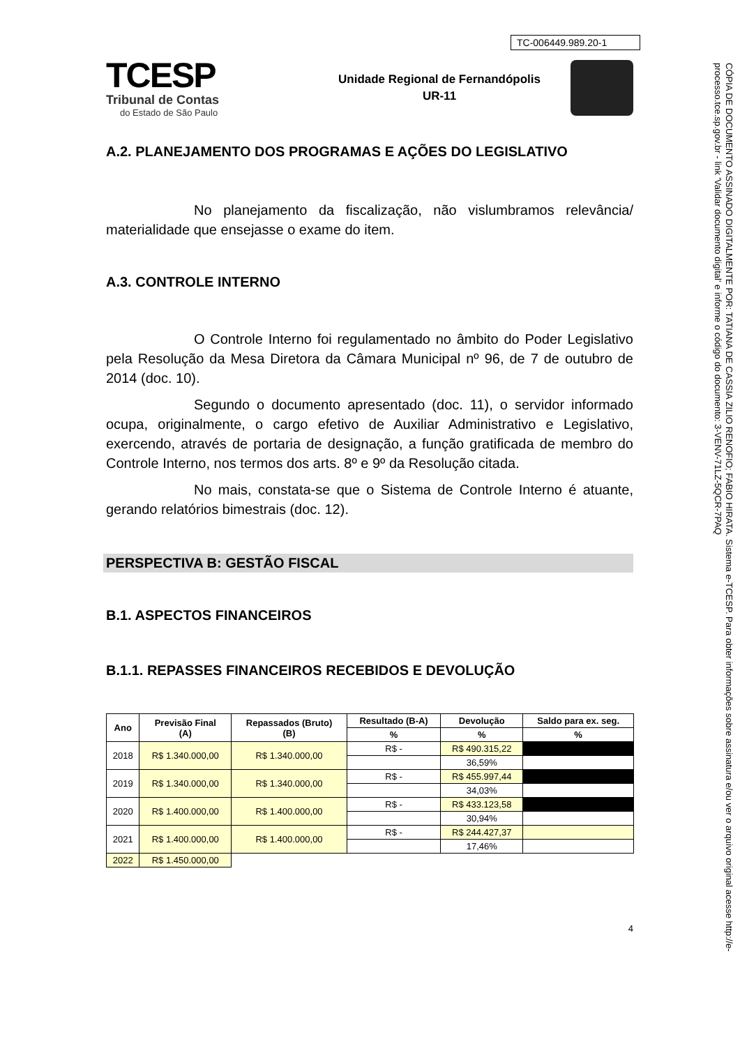TC-006449.989.20-1
TCESP
Tribunal de Contas
do Estado de São Paulo
Unidade Regional de Fernandópolis
UR-11
A.2. PLANEJAMENTO DOS PROGRAMAS E AÇÕES DO LEGISLATIVO
No planejamento da fiscalização, não vislumbramos relevância/ materialidade que ensejasse o exame do item.
A.3. CONTROLE INTERNO
O Controle Interno foi regulamentado no âmbito do Poder Legislativo pela Resolução da Mesa Diretora da Câmara Municipal nº 96, de 7 de outubro de 2014 (doc. 10).
Segundo o documento apresentado (doc. 11), o servidor informado ocupa, originalmente, o cargo efetivo de Auxiliar Administrativo e Legislativo, exercendo, através de portaria de designação, a função gratificada de membro do Controle Interno, nos termos dos arts. 8º e 9º da Resolução citada.
No mais, constata-se que o Sistema de Controle Interno é atuante, gerando relatórios bimestrais (doc. 12).
PERSPECTIVA B: GESTÃO FISCAL
B.1. ASPECTOS FINANCEIROS
B.1.1. REPASSES FINANCEIROS RECEBIDOS E DEVOLUÇÃO
| Ano | Previsão Final (A) | Repassados (Bruto) (B) | Resultado (B-A) | Devolução | Saldo para ex. seg. |
| --- | --- | --- | --- | --- | --- |
| | | | % | % | % |
| 2018 | R$ 1.340.000,00 | R$ 1.340.000,00 | R$ - | R$ 490.315,22 | |
| | | | | 36,59% | |
| 2019 | R$ 1.340.000,00 | R$ 1.340.000,00 | R$ - | R$ 455.997,44 | |
| | | | | 34,03% | |
| 2020 | R$ 1.400.000,00 | R$ 1.400.000,00 | R$ - | R$ 433.123,58 | |
| | | | | 30,94% | |
| 2021 | R$ 1.400.000,00 | R$ 1.400.000,00 | R$ - | R$ 244.427,37 | |
| | | | | 17,46% | |
| 2022 | R$ 1.450.000,00 | | | | |
4
CÓPIA DE DOCUMENTO ASSINADO DIGITALMENTE POR: TATIANA DE CASSIA ZILIO RENOFIO; FABIO HIRATA. Sistema e-TCESP. Para obter informações sobre assinatura e/ou ver o arquivo original acesse http://e-processo.tce.sp.gov.br - link 'Validar documento digital' e informe o código do documento: 3-VENV-71LZ-5QCR-7PAQ